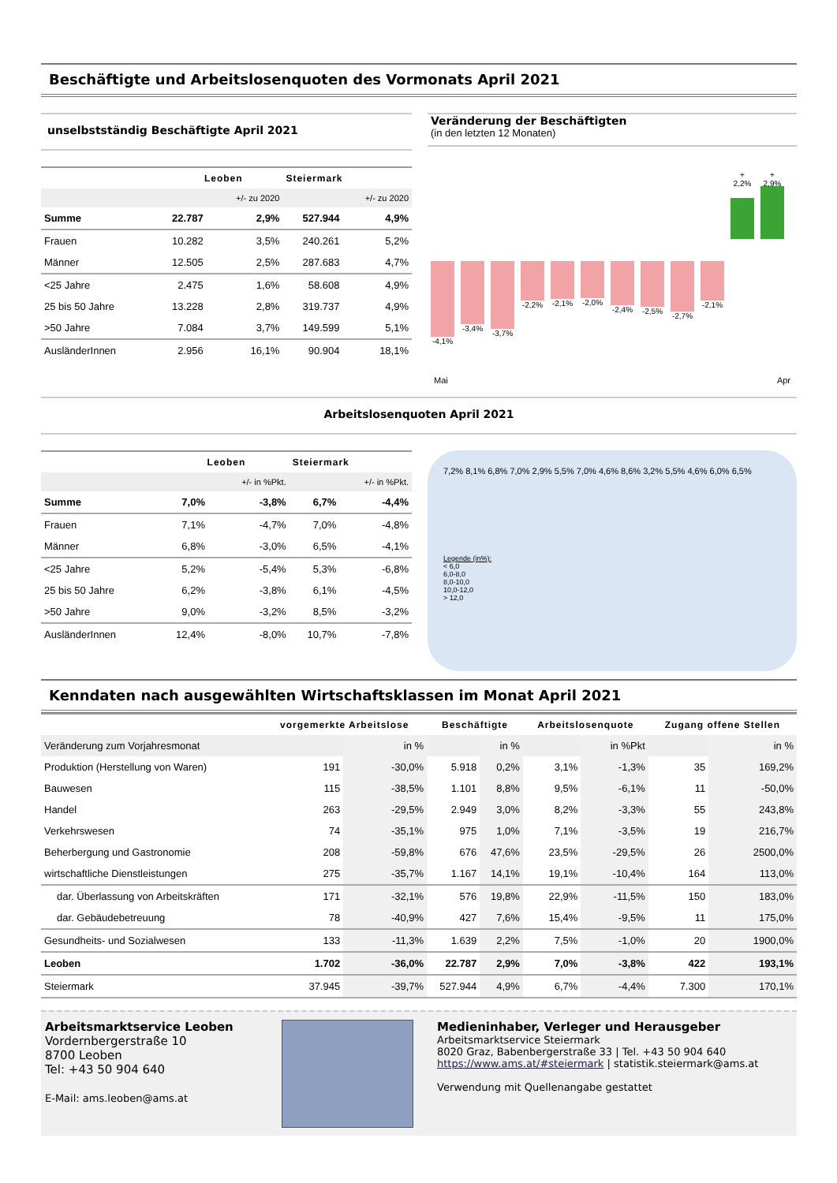Beschäftigte und Arbeitslosenquoten des Vormonats April 2021
unselbstständig Beschäftigte April 2021
| | Leoben | | Steiermark | |
| --- | --- | --- | --- | --- |
| | | +/- zu 2020 | | +/- zu 2020 |
| Summe | 22.787 | 2,9% | 527.944 | 4,9% |
| Frauen | 10.282 | 3,5% | 240.261 | 5,2% |
| Männer | 12.505 | 2,5% | 287.683 | 4,7% |
| <25 Jahre | 2.475 | 1,6% | 58.608 | 4,9% |
| 25 bis 50 Jahre | 13.228 | 2,8% | 319.737 | 4,9% |
| >50 Jahre | 7.084 | 3,7% | 149.599 | 5,1% |
| AusländerInnen | 2.956 | 16,1% | 90.904 | 18,1% |
Veränderung der Beschäftigten
(in den letzten 12 Monaten)
-4,1% -3,4% -3,7% -2,2% -2,1% -2,0% -2,4% -2,5% -2,7% -2,1%
+ 2,2%
+ 2,9%
Mai Apr
Arbeitslosenquoten April 2021
| | Leoben | | Steiermark | |
| --- | --- | --- | --- | --- |
| | | +/- in %Pkt. | | +/- in %Pkt. |
| Summe | 7,0% | -3,8% | 6,7% | -4,4% |
| Frauen | 7,1% | -4,7% | 7,0% | -4,8% |
| Männer | 6,8% | -3,0% | 6,5% | -4,1% |
| <25 Jahre | 5,2% | -5,4% | 5,3% | -6,8% |
| 25 bis 50 Jahre | 6,2% | -3,8% | 6,1% | -4,5% |
| >50 Jahre | 9,0% | -3,2% | 8,5% | -3,2% |
| AusländerInnen | 12,4% | -8,0% | 10,7% | -7,8% |
7,2% 8,1% 6,8% 7,0% 2,9% 5,5% 7,0% 4,6% 8,6% 3,2% 5,5% 4,6% 6,0% 6,5%
Legende (in%):
< 6,0
6,0-8,0
8,0-10,0
10,0-12,0
> 12,0
Kenndaten nach ausgewählten Wirtschaftsklassen im Monat April 2021
| | vorgemerkte Arbeitslose | | Beschäftigte | | Arbeitslosenquote | | Zugang offene Stellen | |
| --- | --- | --- | --- | --- | --- | --- | --- | --- |
| Veränderung zum Vorjahresmonat | | in % | | in % | | in %Pkt | | in % |
| Produktion (Herstellung von Waren) | 191 | -30,0% | 5.918 | 0,2% | 3,1% | -1,3% | 35 | 169,2% |
| Bauwesen | 115 | -38,5% | 1.101 | 8,8% | 9,5% | -6,1% | 11 | -50,0% |
| Handel | 263 | -29,5% | 2.949 | 3,0% | 8,2% | -3,3% | 55 | 243,8% |
| Verkehrswesen | 74 | -35,1% | 975 | 1,0% | 7,1% | -3,5% | 19 | 216,7% |
| Beherbergung und Gastronomie | 208 | -59,8% | 676 | 47,6% | 23,5% | -29,5% | 26 | 2500,0% |
| wirtschaftliche Dienstleistungen | 275 | -35,7% | 1.167 | 14,1% | 19,1% | -10,4% | 164 | 113,0% |
| dar. Überlassung von Arbeitskräften | 171 | -32,1% | 576 | 19,8% | 22,9% | -11,5% | 150 | 183,0% |
| dar. Gebäudebetreuung | 78 | -40,9% | 427 | 7,6% | 15,4% | -9,5% | 11 | 175,0% |
| Gesundheits- und Sozialwesen | 133 | -11,3% | 1.639 | 2,2% | 7,5% | -1,0% | 20 | 1900,0% |
| Leoben | 1.702 | -36,0% | 22.787 | 2,9% | 7,0% | -3,8% | 422 | 193,1% |
| Steiermark | 37.945 | -39,7% | 527.944 | 4,9% | 6,7% | -4,4% | 7.300 | 170,1% |
Arbeitsmarktservice Leoben
Vordernbergerstraße 10
8700 Leoben
Tel: +43 50 904 640
E-Mail: ams.leoben@ams.at
Medieninhaber, Verleger und Herausgeber
Arbeitsmarktservice Steiermark
8020 Graz, Babenbergerstraße 33 | Tel. +43 50 904 640
https://www.ams.at/#steiermark | statistik.steiermark@ams.at
Verwendung mit Quellenangabe gestattet